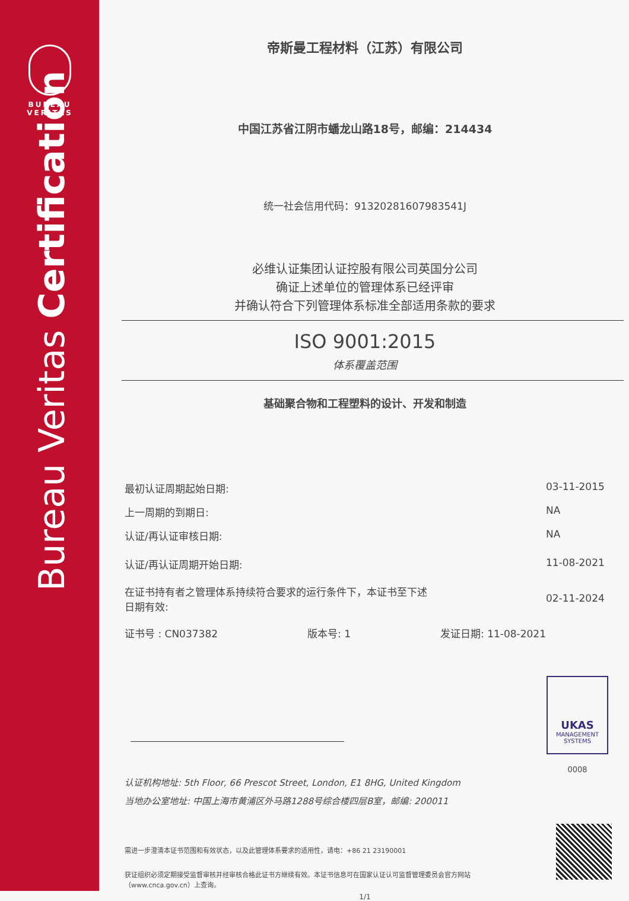BUREAU
VERITAS
Bureau Veritas Certification
帝斯曼工程材料（江苏）有限公司
中国江苏省江阴市蟠龙山路18号，邮编：214434
统一社会信用代码：91320281607983541J
必维认证集团认证控股有限公司英国分公司
确证上述单位的管理体系已经评审
并确认符合下列管理体系标准全部适用条款的要求
ISO 9001:2015
体系覆盖范围
基础聚合物和工程塑料的设计、开发和制造
最初认证周期起始日期: 03-11-2015
上一周期的到期日: NA
认证/再认证审核日期: NA
认证/再认证周期开始日期: 11-08-2021
在证书持有者之管理体系持续符合要求的运行条件下，本证书至下述
日期有效: 02-11-2024
证书号 : CN037382 版本号: 1 发证日期: 11-08-2021
UKAS
MANAGEMENT
SYSTEMS
0008
认证机构地址: 5th Floor, 66 Prescot Street, London, E1 8HG, United Kingdom
当地办公室地址: 中国上海市黄浦区外马路1288号综合楼四层B室，邮编: 200011
需进一步澄清本证书范围和有效状态，以及此管理体系要求的适用性，请电：+86 21 23190001
获证组织必须定期接受监督审核并经审核合格此证书方继续有效。本证书信息可在国家认证认可监督管理委员会官方网站（www.cnca.gov.cn）上查询。
1/1